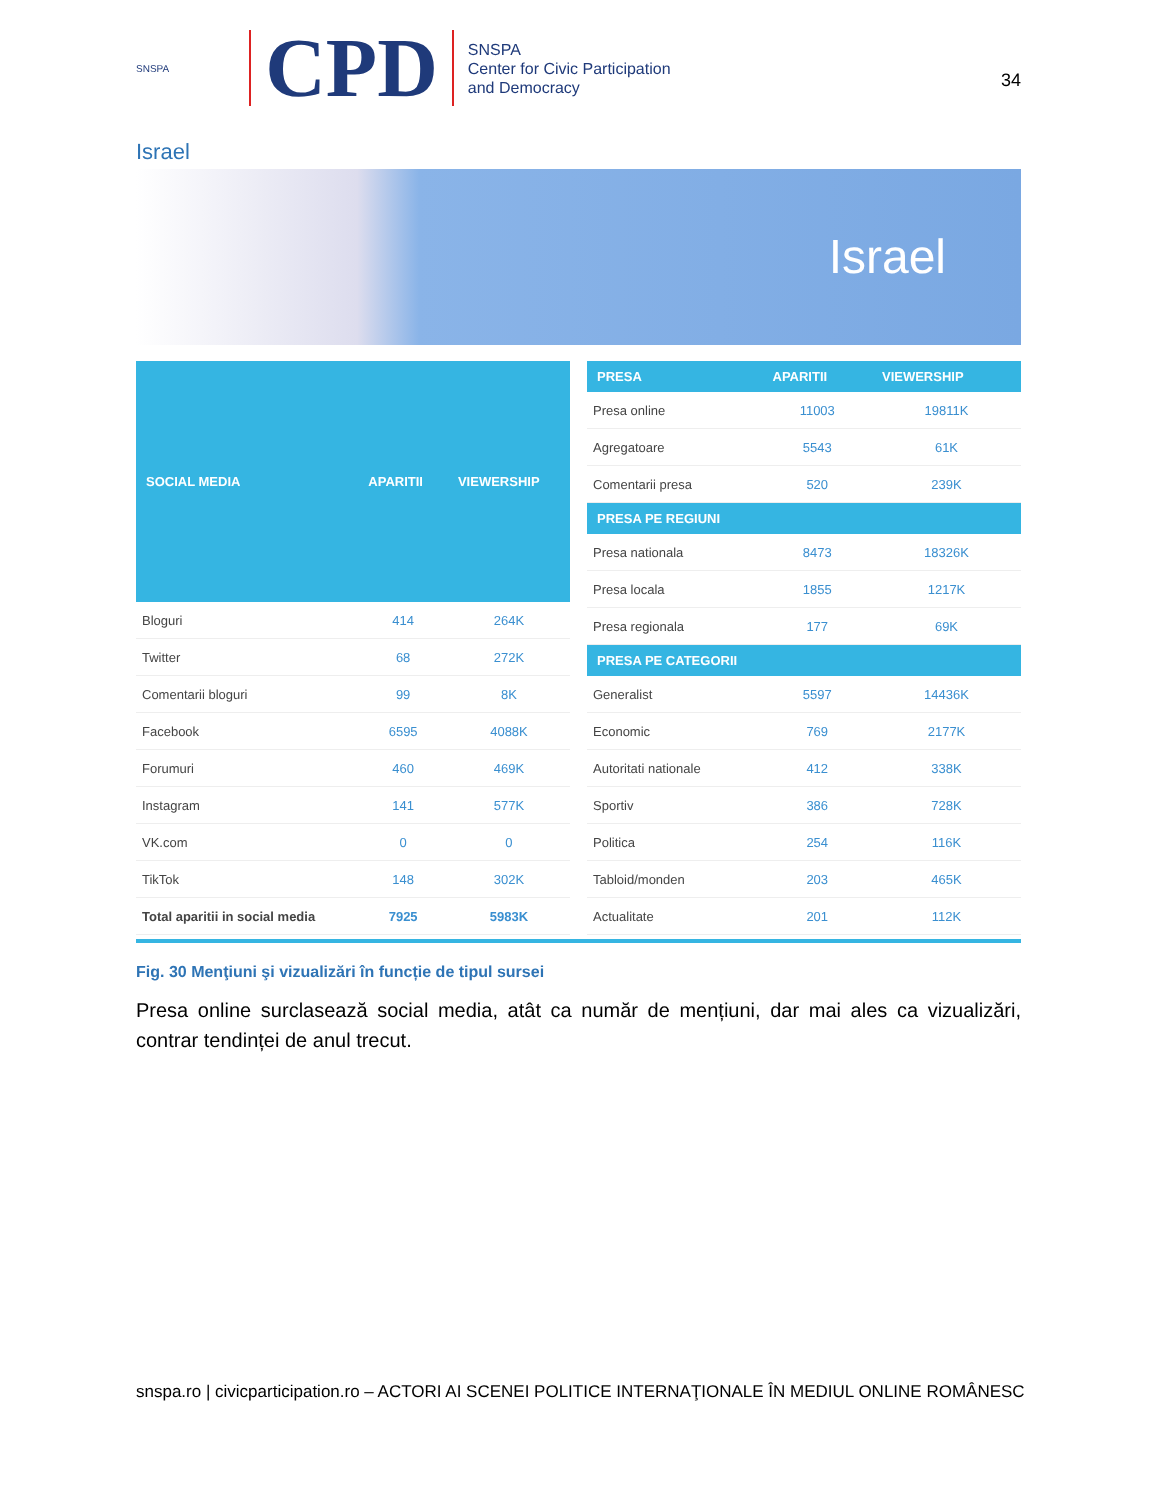SNSPA
CPD
SNSPA
Center for Civic Participation
and Democracy
34
Israel
Israel
| SOCIAL MEDIA | APARITII | VIEWERSHIP |
| --- | --- | --- |
| Bloguri | 414 | 264K |
| Twitter | 68 | 272K |
| Comentarii bloguri | 99 | 8K |
| Facebook | 6595 | 4088K |
| Forumuri | 460 | 469K |
| Instagram | 141 | 577K |
| VK.com | 0 | 0 |
| TikTok | 148 | 302K |
| Total aparitii in social media | 7925 | 5983K |
| PRESA | APARITII | VIEWERSHIP |
| --- | --- | --- |
| Presa online | 11003 | 19811K |
| Agregatoare | 5543 | 61K |
| Comentarii presa | 520 | 239K |
| PRESA PE REGIUNI | | |
| Presa nationala | 8473 | 18326K |
| Presa locala | 1855 | 1217K |
| Presa regionala | 177 | 69K |
| PRESA PE CATEGORII | | |
| Generalist | 5597 | 14436K |
| Economic | 769 | 2177K |
| Autoritati nationale | 412 | 338K |
| Sportiv | 386 | 728K |
| Politica | 254 | 116K |
| Tabloid/monden | 203 | 465K |
| Actualitate | 201 | 112K |
Fig. 30 Menţiuni şi vizualizări în funcție de tipul sursei
Presa online surclasează social media, atât ca număr de mențiuni, dar mai ales ca vizualizări, contrar tendinței de anul trecut.
snspa.ro | civicparticipation.ro – ACTORI AI SCENEI POLITICE INTERNAŢIONALE ÎN MEDIUL ONLINE ROMÂNESC